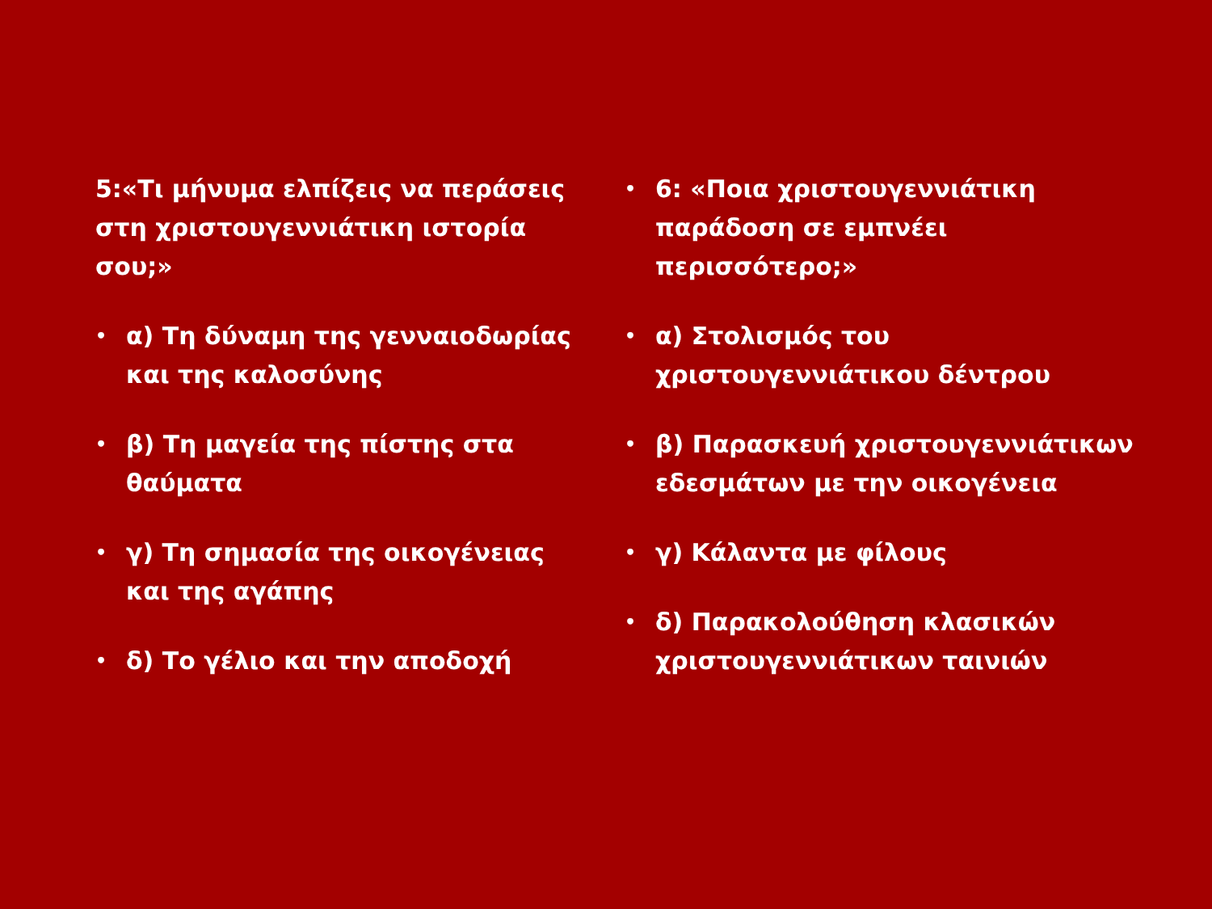5:«Τι μήνυμα ελπίζεις να περάσεις στη χριστουγεννιάτικη ιστορία σου;»
• α) Τη δύναμη της γενναιοδωρίας και της καλοσύνης
• β) Τη μαγεία της πίστης στα θαύματα
• γ) Τη σημασία της οικογένειας και της αγάπης
• δ) Το γέλιο και την αποδοχή
• 6: «Ποια χριστουγεννιάτικη παράδοση σε εμπνέει περισσότερο;»
• α) Στολισμός του χριστουγεννιάτικου δέντρου
• β) Παρασκευή χριστουγεννιάτικων εδεσμάτων με την οικογένεια
• γ) Κάλαντα με φίλους
• δ) Παρακολούθηση κλασικών χριστουγεννιάτικων ταινιών